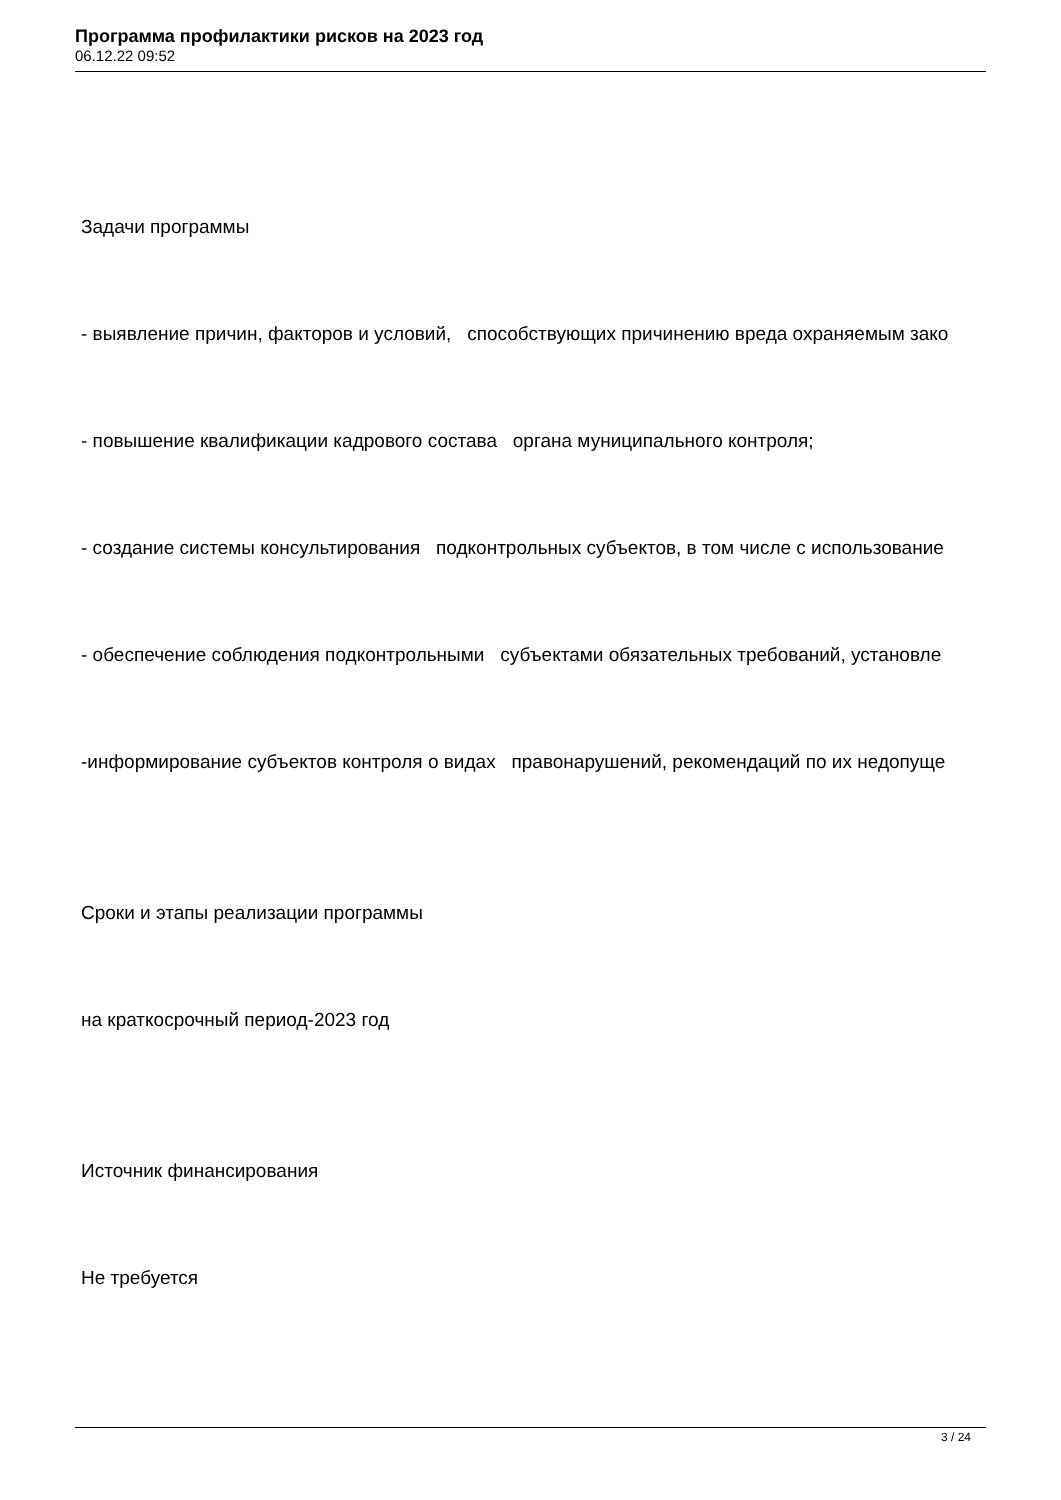Программа профилактики рисков на 2023 год
06.12.22 09:52
Задачи программы
- выявление причин, факторов и условий, способствующих причинению вреда охраняемым зако
- повышение квалификации кадрового состава органа муниципального контроля;
- создание системы консультирования подконтрольных субъектов, в том числе с использование
- обеспечение соблюдения подконтрольными субъектами обязательных требований, установле
-информирование субъектов контроля о видах правонарушений, рекомендаций по их недопуще
Сроки и этапы реализации программы
на краткосрочный период-2023 год
Источник финансирования
Не требуется
3 / 24